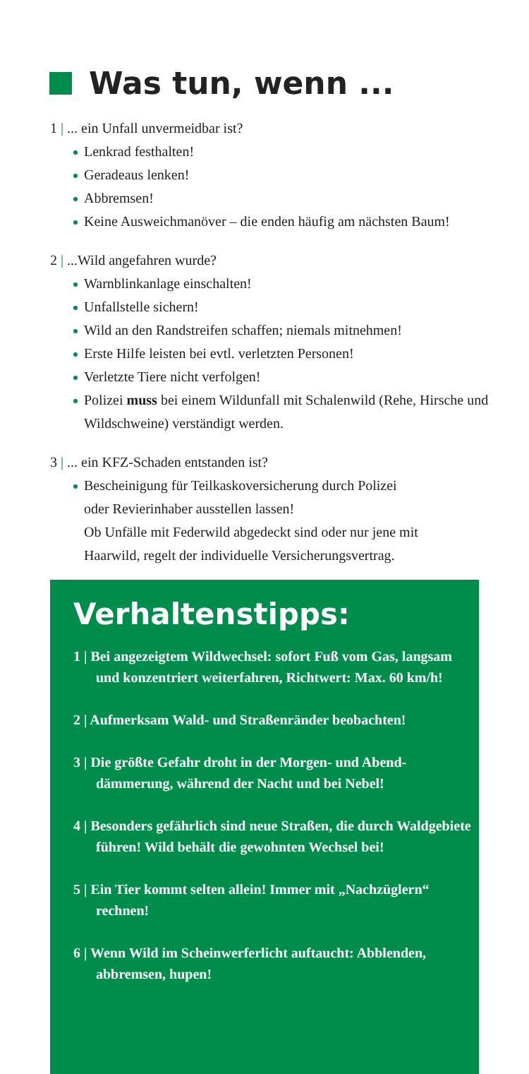Was tun, wenn ...
1 | ... ein Unfall unvermeidbar ist?
Lenkrad festhalten!
Geradeaus lenken!
Abbremsen!
Keine Ausweichmanöver – die enden häufig am nächsten Baum!
2 | ...Wild angefahren wurde?
Warnblinkanlage einschalten!
Unfallstelle sichern!
Wild an den Randstreifen schaffen; niemals mitnehmen!
Erste Hilfe leisten bei evtl. verletzten Personen!
Verletzte Tiere nicht verfolgen!
Polizei muss bei einem Wildunfall mit Schalenwild (Rehe, Hirsche und Wildschweine) verständigt werden.
3 | ... ein KFZ-Schaden entstanden ist?
Bescheinigung für Teilkaskoversicherung durch Polizei
oder Revierinhaber ausstellen lassen!
Ob Unfälle mit Federwild abgedeckt sind oder nur jene mit
Haarwild, regelt der individuelle Versicherungsvertrag.
Verhaltenstipps:
1 | Bei angezeigtem Wildwechsel: sofort Fuß vom Gas, langsam und konzentriert weiterfahren, Richtwert: Max. 60 km/h!
2 | Aufmerksam Wald- und Straßenränder beobachten!
3 | Die größte Gefahr droht in der Morgen- und Abend­dämmerung, während der Nacht und bei Nebel!
4 | Besonders gefährlich sind neue Straßen, die durch Waldgebiete führen! Wild behält die gewohnten Wechsel bei!
5 | Ein Tier kommt selten allein! Immer mit „Nach­züglern“ rechnen!
6 | Wenn Wild im Scheinwerferlicht auftaucht: Abblenden, abbremsen, hupen!